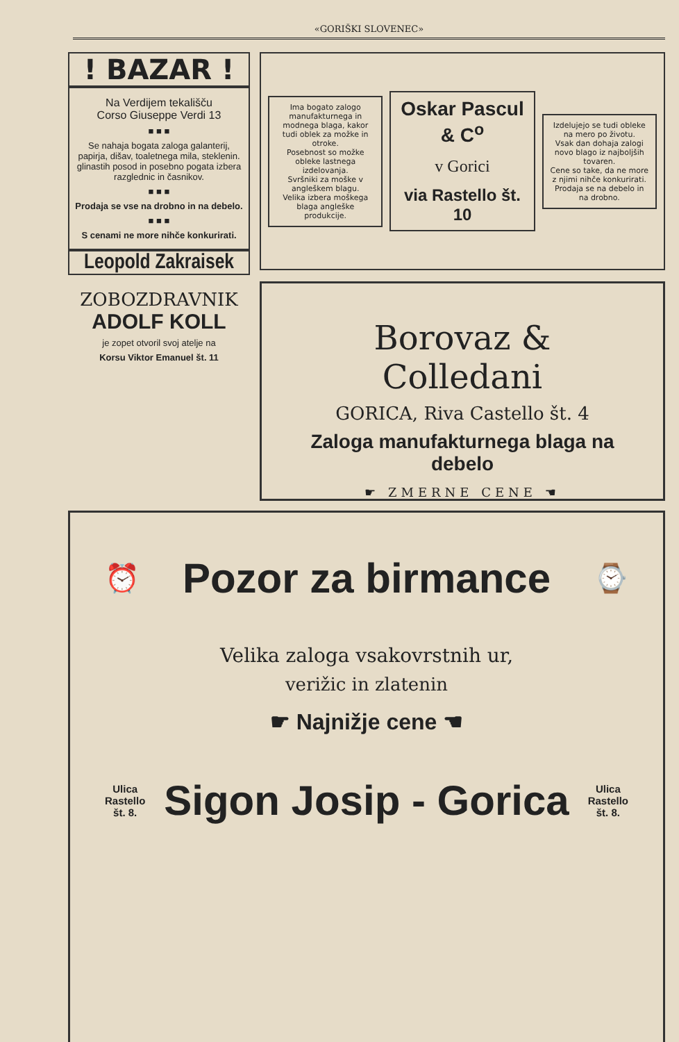«GORIŠKI SLOVENEC»
! BAZAR !
Na Verdijem tekališču
Corso Giuseppe Verdi 13
■ ■ ■
Se nahaja bogata zaloga galanterij, papirja, dišav, toaletnega mila, steklenin. glinastih posod in posebno pogata izbera razglednic in časnikov.
■ ■ ■
Prodaja se vse na drobno in na debelo.
■ ■ ■
S cenami ne more nihče konkurirati.
Leopold Zakraisek
ZOBOZDRAVNIK
ADOLF KOLL
je zopet otvoril svoj atelje na
Korsu Viktor Emanuel št. 11
Ima bogato zalogo manufakturnega in modnega blaga, kakor tudi oblek za možke in otroke.
Posebnost so možke obleke lastnega izdelovanja.
Svršniki za moške v angleškem blagu.
Velika izbera moškega blaga angleške produkcije.
Oskar Pascul & C<sup>o</sup>
v Gorici
via Rastello št. 10
Izdelujejo se tudi obleke na mero po životu.
Vsak dan dohaja zalogi novo blago iz najboljših tovaren.
Cene so take, da ne more z njimi nihče konkurirati.
Prodaja se na debelo in na drobno.
Borovaz & Colledani
GORICA, Riva Castello št. 4
Zaloga manufakturnega blaga na debelo
☛ ZMERNE CENE ☚
⏰
Pozor za birmance
⌚
Velika zaloga vsakovrstnih ur,
verižic in zlatenin
☛ Najnižje cene ☚
Ulica
Rastello
št. 8.
Sigon Josip - Gorica
Ulica
Rastello
št. 8.